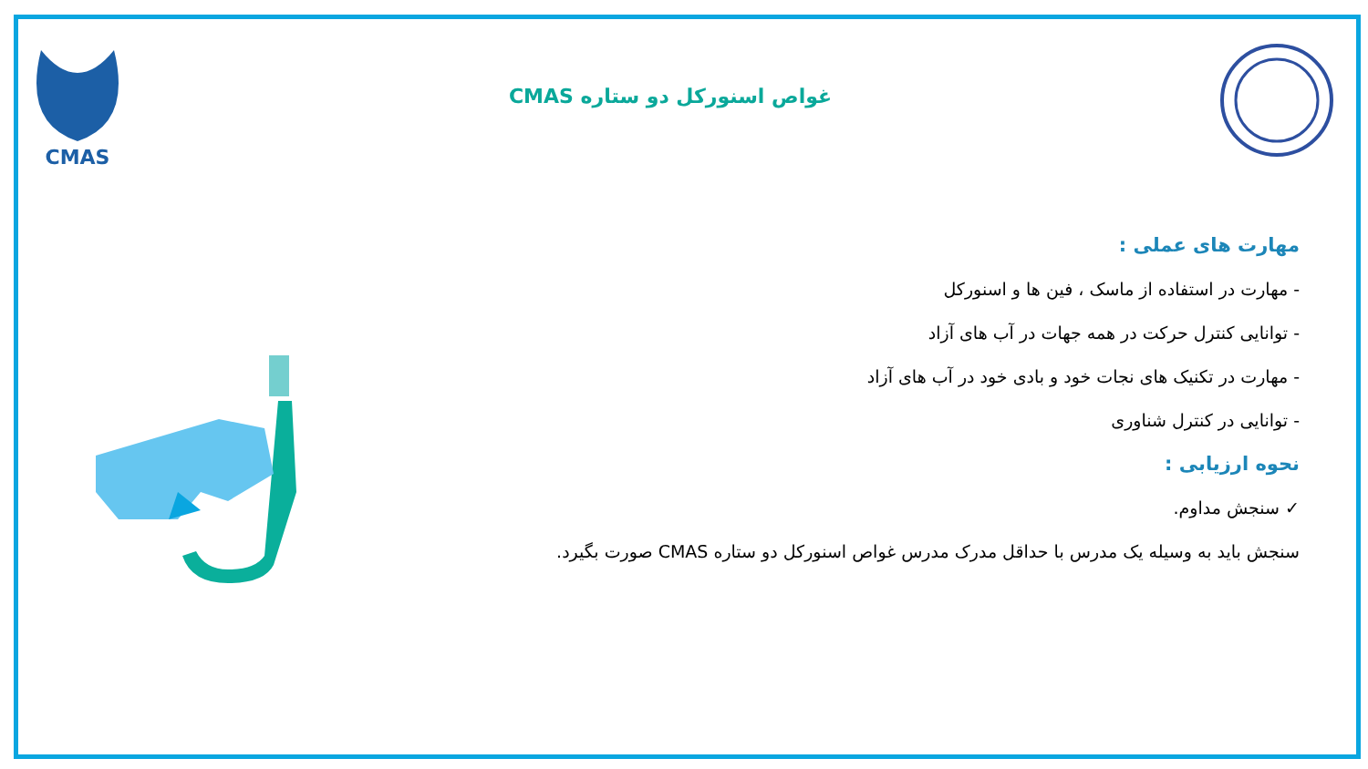CMAS
غواص اسنورکل دو ستاره CMAS
مهارت های عملی :
- مهارت در استفاده از ماسک ، فین ها و اسنورکل
- توانایی کنترل حرکت در همه جهات در آب های آزاد
- مهارت در تکنیک های نجات خود و بادی خود در آب های آزاد
- توانایی در کنترل شناوری
نحوه ارزیابی :
✓ سنجش مداوم.
سنجش باید به وسیله یک مدرس با حداقل مدرک مدرس غواص اسنورکل دو ستاره CMAS صورت بگیرد.